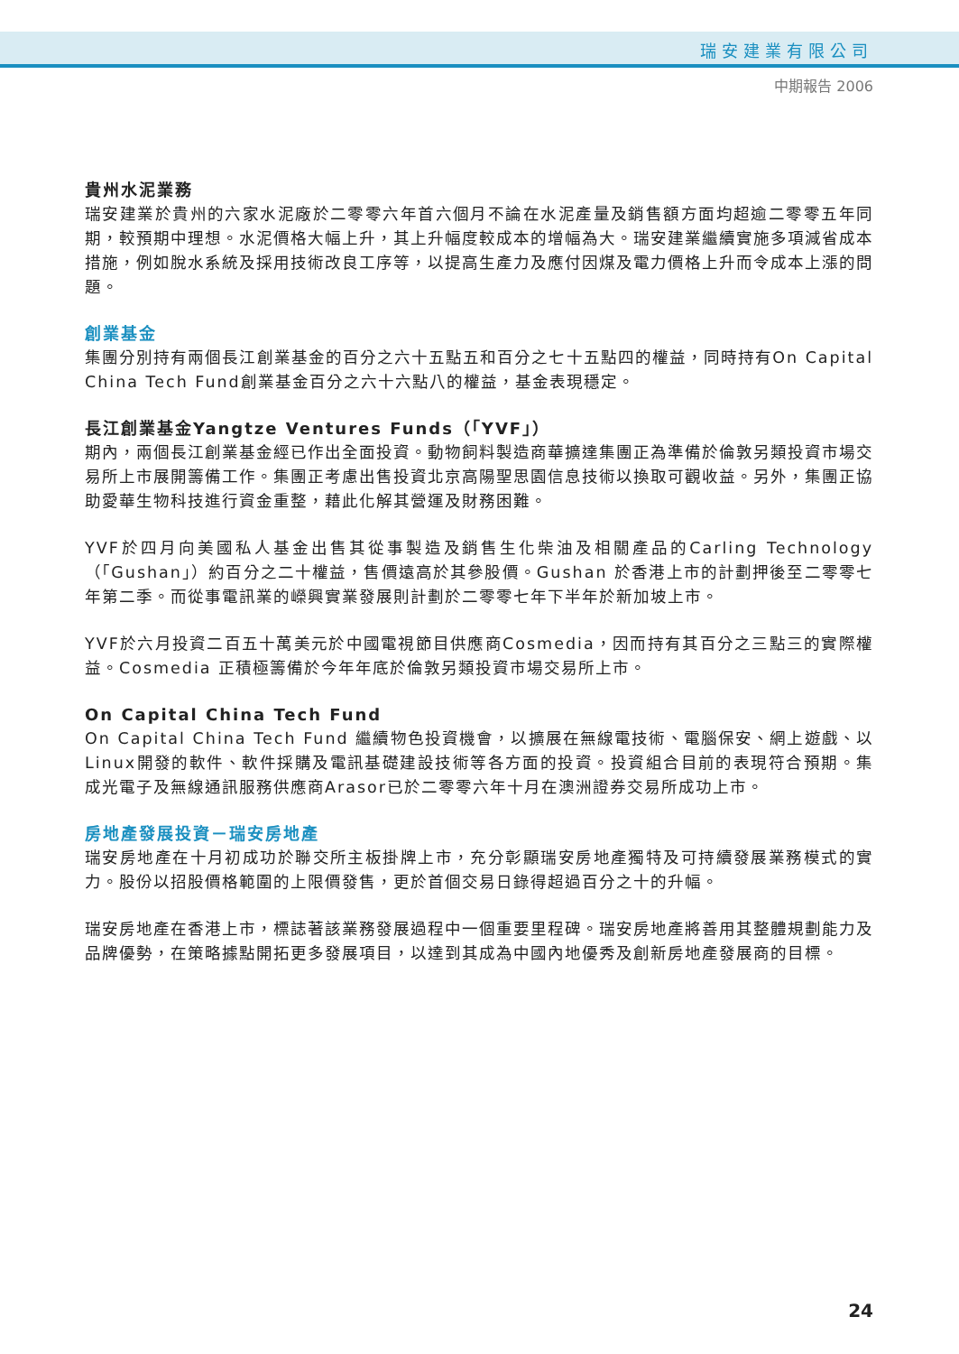瑞安建業有限公司
中期報告 2006
貴州水泥業務
瑞安建業於貴州的六家水泥廠於二零零六年首六個月不論在水泥產量及銷售額方面均超逾二零零五年同期，較預期中理想。水泥價格大幅上升，其上升幅度較成本的增幅為大。瑞安建業繼續實施多項減省成本措施，例如脫水系統及採用技術改良工序等，以提高生產力及應付因煤及電力價格上升而令成本上漲的問題。
創業基金
集團分別持有兩個長江創業基金的百分之六十五點五和百分之七十五點四的權益，同時持有On Capital China Tech Fund創業基金百分之六十六點八的權益，基金表現穩定。
長江創業基金Yangtze Ventures Funds（「YVF」）
期內，兩個長江創業基金經已作出全面投資。動物飼料製造商華擴達集團正為準備於倫敦另類投資市場交易所上市展開籌備工作。集團正考慮出售投資北京高陽聖思園信息技術以換取可觀收益。另外，集團正協助愛華生物科技進行資金重整，藉此化解其營運及財務困難。
YVF於四月向美國私人基金出售其從事製造及銷售生化柴油及相關產品的Carling Technology（「Gushan」）約百分之二十權益，售價遠高於其參股價。Gushan 於香港上市的計劃押後至二零零七年第二季。而從事電訊業的嶸興實業發展則計劃於二零零七年下半年於新加坡上市。
YVF於六月投資二百五十萬美元於中國電視節目供應商Cosmedia，因而持有其百分之三點三的實際權益。Cosmedia 正積極籌備於今年年底於倫敦另類投資市場交易所上市。
On Capital China Tech Fund
On Capital China Tech Fund 繼續物色投資機會，以擴展在無線電技術、電腦保安、網上遊戲、以Linux開發的軟件、軟件採購及電訊基礎建設技術等各方面的投資。投資組合目前的表現符合預期。集成光電子及無線通訊服務供應商Arasor已於二零零六年十月在澳洲證券交易所成功上市。
房地產發展投資－瑞安房地產
瑞安房地產在十月初成功於聯交所主板掛牌上市，充分彰顯瑞安房地產獨特及可持續發展業務模式的實力。股份以招股價格範圍的上限價發售，更於首個交易日錄得超過百分之十的升幅。
瑞安房地產在香港上市，標誌著該業務發展過程中一個重要里程碑。瑞安房地產將善用其整體規劃能力及品牌優勢，在策略據點開拓更多發展項目，以達到其成為中國內地優秀及創新房地產發展商的目標。
24